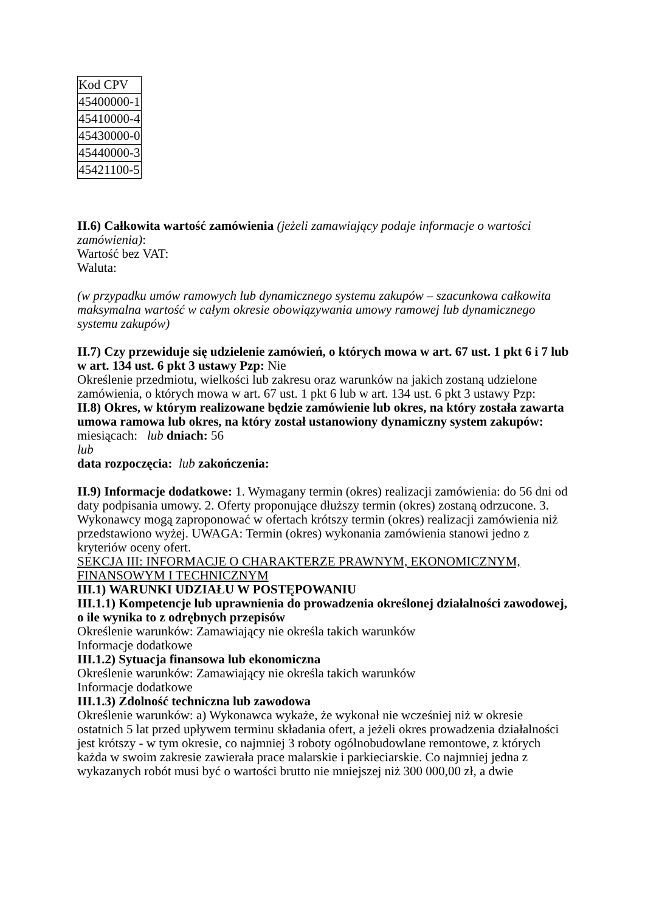| Kod CPV |
| 45400000-1 |
| 45410000-4 |
| 45430000-0 |
| 45440000-3 |
| 45421100-5 |
II.6) Całkowita wartość zamówienia (jeżeli zamawiający podaje informacje o wartości zamówienia):
Wartość bez VAT:
Waluta:
(w przypadku umów ramowych lub dynamicznego systemu zakupów – szacunkowa całkowita maksymalna wartość w całym okresie obowiązywania umowy ramowej lub dynamicznego systemu zakupów)
II.7) Czy przewiduje się udzielenie zamówień, o których mowa w art. 67 ust. 1 pkt 6 i 7 lub w art. 134 ust. 6 pkt 3 ustawy Pzp: Nie
Określenie przedmiotu, wielkości lub zakresu oraz warunków na jakich zostaną udzielone zamówienia, o których mowa w art. 67 ust. 1 pkt 6 lub w art. 134 ust. 6 pkt 3 ustawy Pzp:
II.8) Okres, w którym realizowane będzie zamówienie lub okres, na który została zawarta umowa ramowa lub okres, na który został ustanowiony dynamiczny system zakupów:
miesiącach: lub dniach: 56
lub
data rozpoczęcia: lub zakończenia:
II.9) Informacje dodatkowe: 1. Wymagany termin (okres) realizacji zamówienia: do 56 dni od daty podpisania umowy. 2. Oferty proponujące dłuższy termin (okres) zostaną odrzucone. 3. Wykonawcy mogą zaproponować w ofertach krótszy termin (okres) realizacji zamówienia niż przedstawiono wyżej. UWAGA: Termin (okres) wykonania zamówienia stanowi jedno z kryteriów oceny ofert.
SEKCJA III: INFORMACJE O CHARAKTERZE PRAWNYM, EKONOMICZNYM, FINANSOWYM I TECHNICZNYM
III.1) WARUNKI UDZIAŁU W POSTĘPOWANIU
III.1.1) Kompetencje lub uprawnienia do prowadzenia określonej działalności zawodowej, o ile wynika to z odrębnych przepisów
Określenie warunków: Zamawiający nie określa takich warunków
Informacje dodatkowe
III.1.2) Sytuacja finansowa lub ekonomiczna
Określenie warunków: Zamawiający nie określa takich warunków
Informacje dodatkowe
III.1.3) Zdolność techniczna lub zawodowa
Określenie warunków: a) Wykonawca wykaże, że wykonał nie wcześniej niż w okresie ostatnich 5 lat przed upływem terminu składania ofert, a jeżeli okres prowadzenia działalności jest krótszy - w tym okresie, co najmniej 3 roboty ogólnobudowlane remontowe, z których każda w swoim zakresie zawierała prace malarskie i parkieciarskie. Co najmniej jedna z wykazanych robót musi być o wartości brutto nie mniejszej niż 300 000,00 zł, a dwie